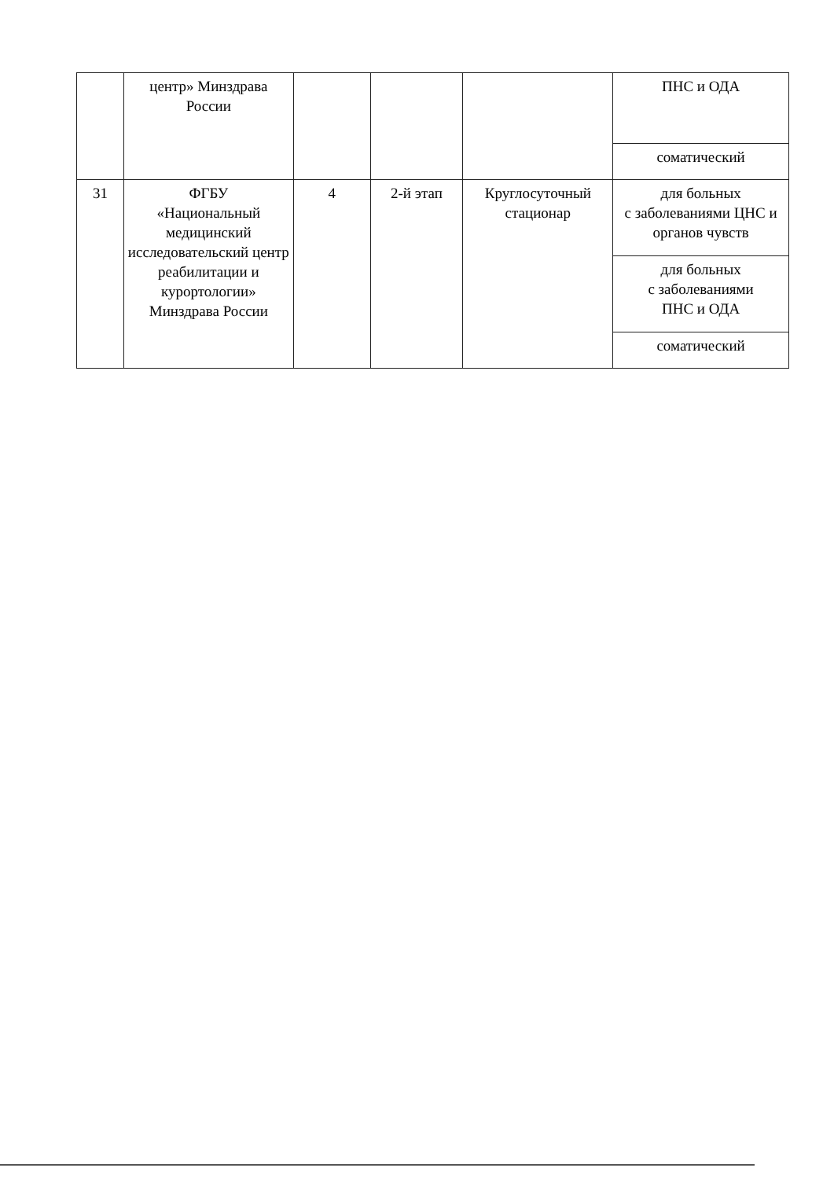| | центр» Минздрава России | | | | ПНС и ОДА |
| | | | | | соматический |
| 31 | ФГБУ «Национальный медицинский исследовательский центр реабилитации и курортологии» Минздрава России | 4 | 2-й этап | Круглосуточный стационар | для больных с заболеваниями ЦНС и органов чувств |
| | | | | | для больных с заболеваниями ПНС и ОДА |
| | | | | | соматический |